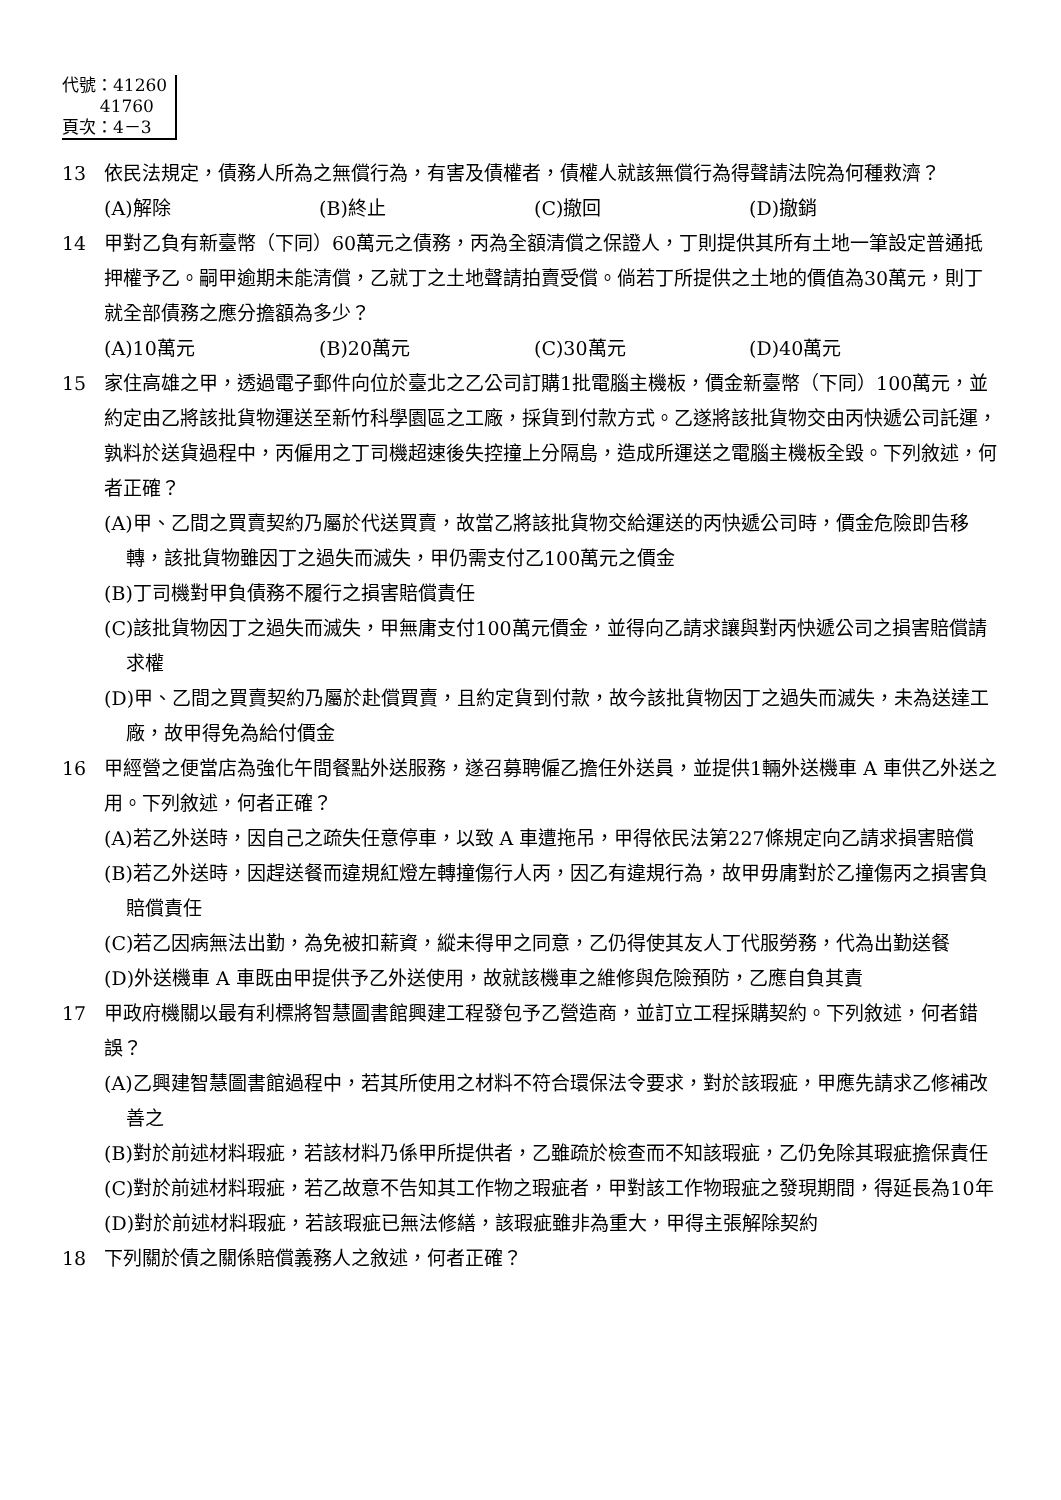代號：41260
41760
頁次：4－3
13 依民法規定，債務人所為之無償行為，有害及債權者，債權人就該無償行為得聲請法院為何種救濟？
(A)解除 (B)終止 (C)撤回 (D)撤銷
14 甲對乙負有新臺幣（下同）60萬元之債務，丙為全額清償之保證人，丁則提供其所有土地一筆設定普通抵押權予乙。嗣甲逾期未能清償，乙就丁之土地聲請拍賣受償。倘若丁所提供之土地的價值為30萬元，則丁就全部債務之應分擔額為多少？
(A)10萬元 (B)20萬元 (C)30萬元 (D)40萬元
15 家住高雄之甲，透過電子郵件向位於臺北之乙公司訂購1批電腦主機板，價金新臺幣（下同）100萬元，並約定由乙將該批貨物運送至新竹科學園區之工廠，採貨到付款方式。乙遂將該批貨物交由丙快遞公司託運，孰料於送貨過程中，丙僱用之丁司機超速後失控撞上分隔島，造成所運送之電腦主機板全毀。下列敘述，何者正確？
(A)甲、乙間之買賣契約乃屬於代送買賣，故當乙將該批貨物交給運送的丙快遞公司時，價金危險即告移轉，該批貨物雖因丁之過失而滅失，甲仍需支付乙100萬元之價金
(B)丁司機對甲負債務不履行之損害賠償責任
(C)該批貨物因丁之過失而滅失，甲無庸支付100萬元價金，並得向乙請求讓與對丙快遞公司之損害賠償請求權
(D)甲、乙間之買賣契約乃屬於赴償買賣，且約定貨到付款，故今該批貨物因丁之過失而滅失，未為送達工廠，故甲得免為給付價金
16 甲經營之便當店為強化午間餐點外送服務，遂召募聘僱乙擔任外送員，並提供1輛外送機車 A 車供乙外送之用。下列敘述，何者正確？
(A)若乙外送時，因自己之疏失任意停車，以致 A 車遭拖吊，甲得依民法第227條規定向乙請求損害賠償
(B)若乙外送時，因趕送餐而違規紅燈左轉撞傷行人丙，因乙有違規行為，故甲毋庸對於乙撞傷丙之損害負賠償責任
(C)若乙因病無法出勤，為免被扣薪資，縱未得甲之同意，乙仍得使其友人丁代服勞務，代為出勤送餐
(D)外送機車 A 車既由甲提供予乙外送使用，故就該機車之維修與危險預防，乙應自負其責
17 甲政府機關以最有利標將智慧圖書館興建工程發包予乙營造商，並訂立工程採購契約。下列敘述，何者錯誤？
(A)乙興建智慧圖書館過程中，若其所使用之材料不符合環保法令要求，對於該瑕疵，甲應先請求乙修補改善之
(B)對於前述材料瑕疵，若該材料乃係甲所提供者，乙雖疏於檢查而不知該瑕疵，乙仍免除其瑕疵擔保責任
(C)對於前述材料瑕疵，若乙故意不告知其工作物之瑕疵者，甲對該工作物瑕疵之發現期間，得延長為10年
(D)對於前述材料瑕疵，若該瑕疵已無法修繕，該瑕疵雖非為重大，甲得主張解除契約
18 下列關於債之關係賠償義務人之敘述，何者正確？